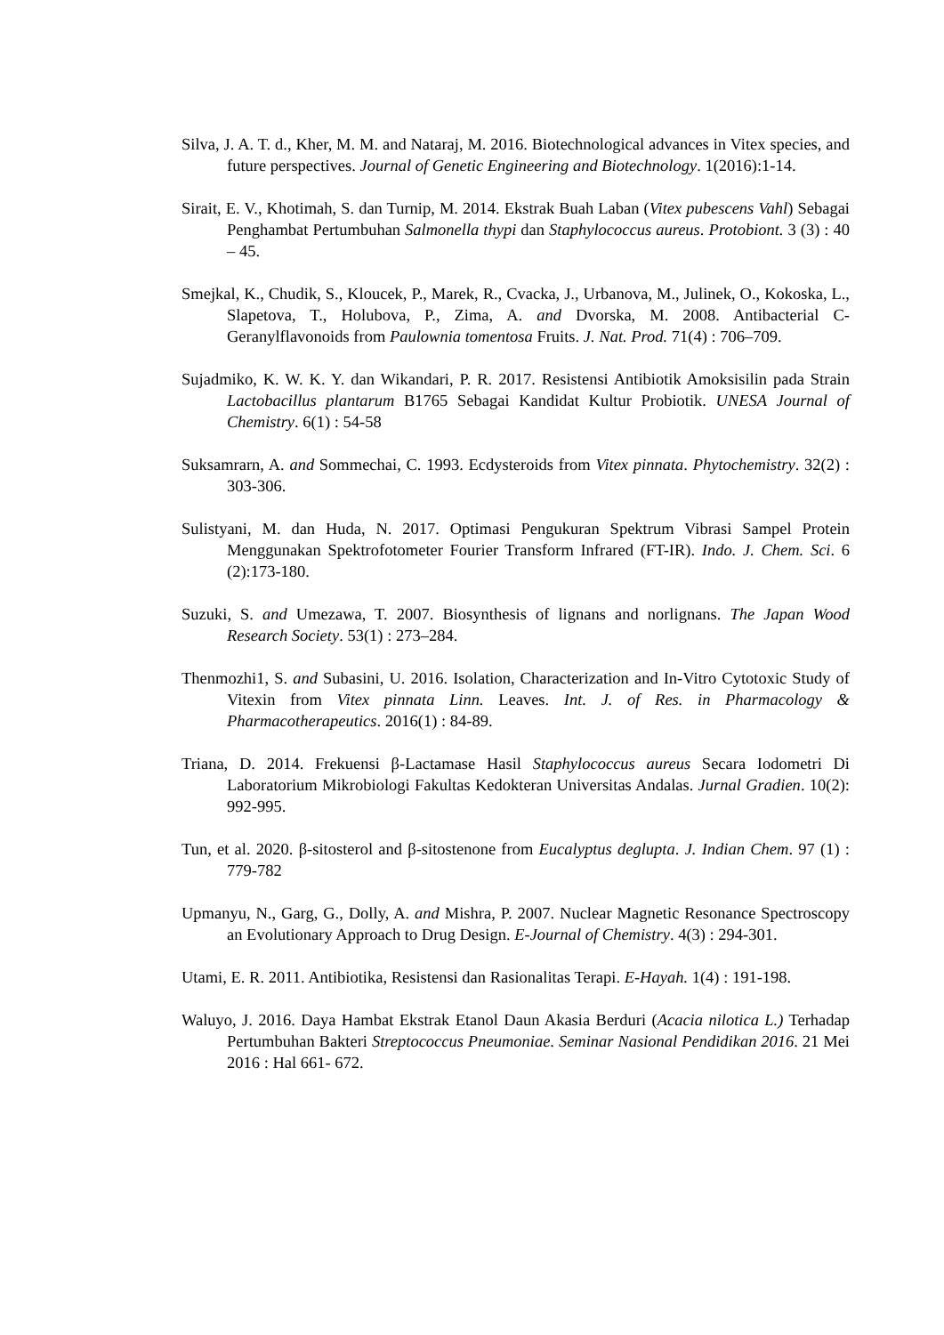Silva, J. A. T. d., Kher, M. M. and Nataraj, M. 2016. Biotechnological advances in Vitex species, and future perspectives. Journal of Genetic Engineering and Biotechnology. 1(2016):1-14.
Sirait, E. V., Khotimah, S. dan Turnip, M. 2014. Ekstrak Buah Laban (Vitex pubescens Vahl) Sebagai Penghambat Pertumbuhan Salmonella thypi dan Staphylococcus aureus. Protobiont. 3 (3) : 40 – 45.
Smejkal, K., Chudik, S., Kloucek, P., Marek, R., Cvacka, J., Urbanova, M., Julinek, O., Kokoska, L., Slapetova, T., Holubova, P., Zima, A. and Dvorska, M. 2008. Antibacterial C-Geranylflavonoids from Paulownia tomentosa Fruits. J. Nat. Prod. 71(4) : 706–709.
Sujadmiko, K. W. K. Y. dan Wikandari, P. R. 2017. Resistensi Antibiotik Amoksisilin pada Strain Lactobacillus plantarum B1765 Sebagai Kandidat Kultur Probiotik. UNESA Journal of Chemistry. 6(1) : 54-58
Suksamrarn, A. and Sommechai, C. 1993. Ecdysteroids from Vitex pinnata. Phytochemistry. 32(2) : 303-306.
Sulistyani, M. dan Huda, N. 2017. Optimasi Pengukuran Spektrum Vibrasi Sampel Protein Menggunakan Spektrofotometer Fourier Transform Infrared (FT-IR). Indo. J. Chem. Sci. 6 (2):173-180.
Suzuki, S. and Umezawa, T. 2007. Biosynthesis of lignans and norlignans. The Japan Wood Research Society. 53(1) : 273–284.
Thenmozhi1, S. and Subasini, U. 2016. Isolation, Characterization and In-Vitro Cytotoxic Study of Vitexin from Vitex pinnata Linn. Leaves. Int. J. of Res. in Pharmacology & Pharmacotherapeutics. 2016(1) : 84-89.
Triana, D. 2014. Frekuensi β-Lactamase Hasil Staphylococcus aureus Secara Iodometri Di Laboratorium Mikrobiologi Fakultas Kedokteran Universitas Andalas. Jurnal Gradien. 10(2): 992-995.
Tun, et al. 2020. β-sitosterol and β-sitostenone from Eucalyptus deglupta. J. Indian Chem. 97 (1) : 779-782
Upmanyu, N., Garg, G., Dolly, A. and Mishra, P. 2007. Nuclear Magnetic Resonance Spectroscopy an Evolutionary Approach to Drug Design. E-Journal of Chemistry. 4(3) : 294-301.
Utami, E. R. 2011. Antibiotika, Resistensi dan Rasionalitas Terapi. E-Hayah. 1(4) : 191-198.
Waluyo, J. 2016. Daya Hambat Ekstrak Etanol Daun Akasia Berduri (Acacia nilotica L.) Terhadap Pertumbuhan Bakteri Streptococcus Pneumoniae. Seminar Nasional Pendidikan 2016. 21 Mei 2016 : Hal 661- 672.